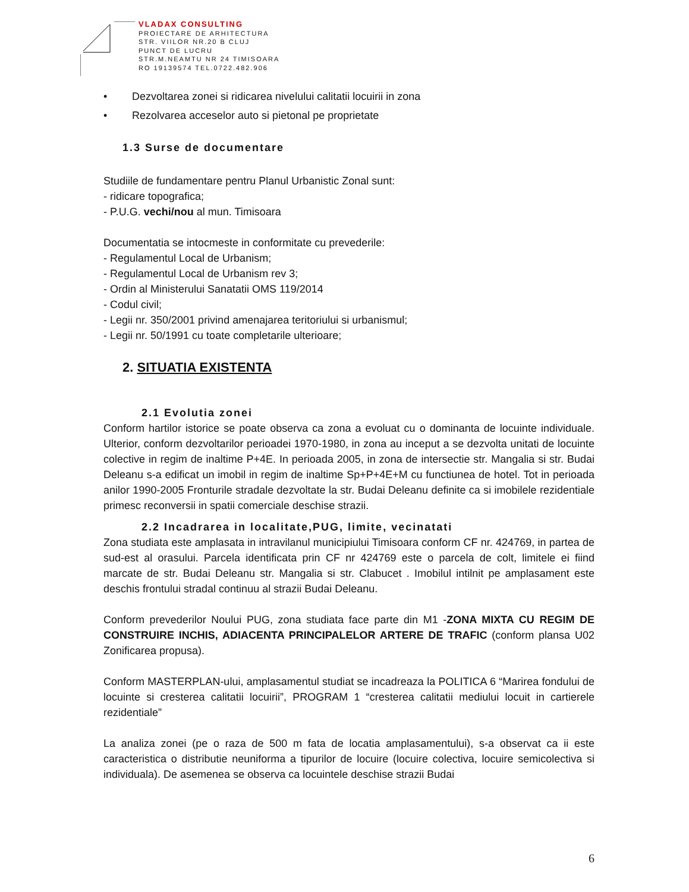VLADAX CONSULTING
PROIECTARE DE ARHITECTURA
STR. VIILOR NR.20 B CLUJ
PUNCT DE LUCRU
STR.M.NEAMTU NR 24 TIMISOARA
RO 19139574 TEL.0722.482.906
• Dezvoltarea zonei si ridicarea nivelului calitatii locuirii in zona
• Rezolvarea acceselor auto si pietonal pe proprietate
1.3 Surse de documentare
Studiile de fundamentare pentru Planul Urbanistic Zonal sunt:
- ridicare topografica;
- P.U.G. vechi/nou al mun. Timisoara
Documentatia se intocmeste in conformitate cu prevederile:
- Regulamentul Local de Urbanism;
- Regulamentul Local de Urbanism rev 3;
- Ordin al Ministerului Sanatatii OMS 119/2014
- Codul civil;
- Legii nr. 350/2001 privind amenajarea teritoriului si urbanismul;
- Legii nr. 50/1991 cu toate completarile ulterioare;
2. SITUATIA EXISTENTA
2.1 Evolutia zonei
Conform hartilor istorice se poate observa ca zona a evoluat cu o dominanta de locuinte individuale. Ulterior, conform dezvoltarilor perioadei 1970-1980, in zona au inceput a se dezvolta unitati de locuinte colective in regim de inaltime P+4E. In perioada 2005, in zona de intersectie str. Mangalia si str. Budai Deleanu s-a edificat un imobil in regim de inaltime Sp+P+4E+M cu functiunea de hotel. Tot in perioada anilor 1990-2005 Fronturile stradale dezvoltate la str. Budai Deleanu definite ca si imobilele rezidentiale primesc reconversii in spatii comerciale deschise strazii.
2.2 Incadrarea in localitate,PUG, limite, vecinatati
Zona studiata este amplasata in intravilanul municipiului Timisoara conform CF nr. 424769, in partea de sud-est al orasului. Parcela identificata prin CF nr 424769 este o parcela de colt, limitele ei fiind marcate de str. Budai Deleanu str. Mangalia si str. Clabucet . Imobilul intilnit pe amplasament este deschis frontului stradal continuu al strazii Budai Deleanu.
Conform prevederilor Noului PUG, zona studiata face parte din M1 -ZONA MIXTA CU REGIM DE CONSTRUIRE INCHIS, ADIACENTA PRINCIPALELOR ARTERE DE TRAFIC (conform plansa U02 Zonificarea propusa).
Conform MASTERPLAN-ului, amplasamentul studiat se incadreaza la POLITICA 6 “Marirea fondului de locuinte si cresterea calitatii locuirii”, PROGRAM 1 “cresterea calitatii mediului locuit in cartierele rezidentiale”
La analiza zonei (pe o raza de 500 m fata de locatia amplasamentului), s-a observat ca ii este caracteristica o distributie neuniforma a tipurilor de locuire (locuire colectiva, locuire semicolectiva si individuala). De asemenea se observa ca locuintele deschise strazii Budai
6